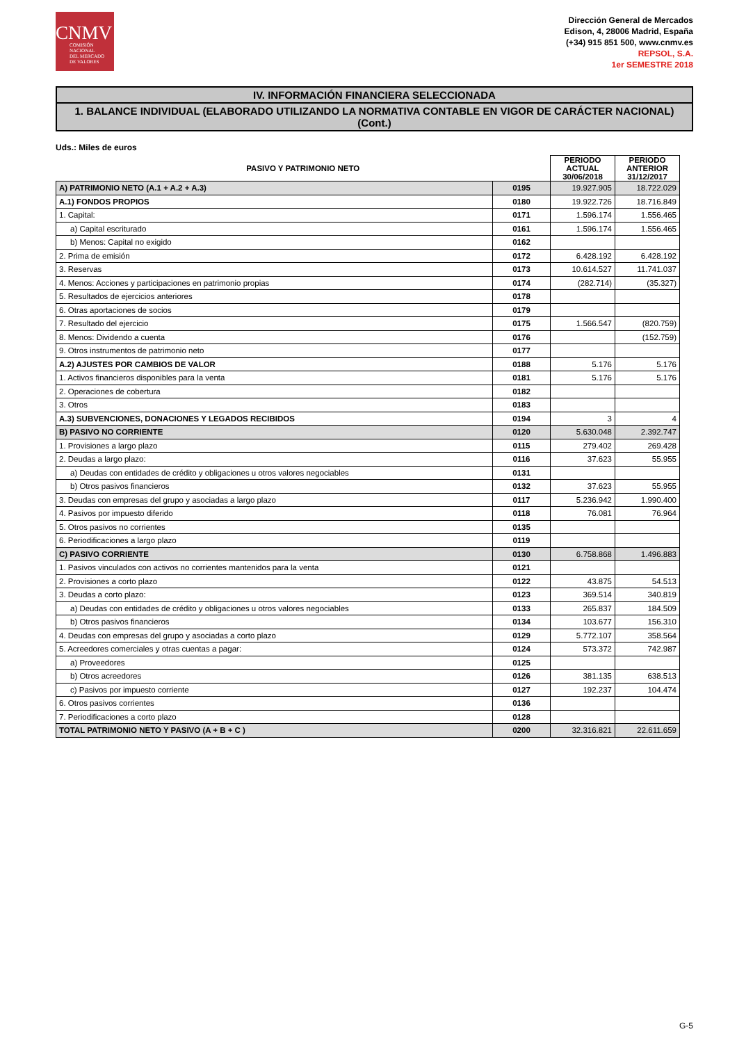CNMV
COMISIÓN
NACIONAL
DEL MERCADO
DE VALORES
Dirección General de Mercados
Edison, 4, 28006 Madrid, España
(+34) 915 851 500, www.cnmv.es
REPSOL, S.A.
1er SEMESTRE 2018
IV. INFORMACIÓN FINANCIERA SELECCIONADA
1. BALANCE INDIVIDUAL (ELABORADO UTILIZANDO LA NORMATIVA CONTABLE EN VIGOR DE CARÁCTER NACIONAL) (Cont.)
Uds.: Miles de euros
| PASIVO Y PATRIMONIO NETO | | PERIODO ACTUAL 30/06/2018 | PERIODO ANTERIOR 31/12/2017 |
| --- | --- | --- | --- |
| A) PATRIMONIO NETO (A.1 + A.2 + A.3) | 0195 | 19.927.905 | 18.722.029 |
| A.1) FONDOS PROPIOS | 0180 | 19.922.726 | 18.716.849 |
| 1. Capital: | 0171 | 1.596.174 | 1.556.465 |
| a) Capital escriturado | 0161 | 1.596.174 | 1.556.465 |
| b) Menos: Capital no exigido | 0162 | | |
| 2. Prima de emisión | 0172 | 6.428.192 | 6.428.192 |
| 3. Reservas | 0173 | 10.614.527 | 11.741.037 |
| 4. Menos: Acciones y participaciones en patrimonio propias | 0174 | (282.714) | (35.327) |
| 5. Resultados de ejercicios anteriores | 0178 | | |
| 6. Otras aportaciones de socios | 0179 | | |
| 7. Resultado del ejercicio | 0175 | 1.566.547 | (820.759) |
| 8. Menos: Dividendo a cuenta | 0176 | | (152.759) |
| 9. Otros instrumentos de patrimonio neto | 0177 | | |
| A.2) AJUSTES POR CAMBIOS DE VALOR | 0188 | 5.176 | 5.176 |
| 1. Activos financieros disponibles para la venta | 0181 | 5.176 | 5.176 |
| 2. Operaciones de cobertura | 0182 | | |
| 3. Otros | 0183 | | |
| A.3) SUBVENCIONES, DONACIONES Y LEGADOS RECIBIDOS | 0194 | 3 | 4 |
| B) PASIVO NO CORRIENTE | 0120 | 5.630.048 | 2.392.747 |
| 1. Provisiones a largo plazo | 0115 | 279.402 | 269.428 |
| 2. Deudas a largo plazo: | 0116 | 37.623 | 55.955 |
| a) Deudas con entidades de crédito y obligaciones u otros valores negociables | 0131 | | |
| b) Otros pasivos financieros | 0132 | 37.623 | 55.955 |
| 3. Deudas con empresas del grupo y asociadas a largo plazo | 0117 | 5.236.942 | 1.990.400 |
| 4. Pasivos por impuesto diferido | 0118 | 76.081 | 76.964 |
| 5. Otros pasivos no corrientes | 0135 | | |
| 6. Periodificaciones a largo plazo | 0119 | | |
| C) PASIVO CORRIENTE | 0130 | 6.758.868 | 1.496.883 |
| 1. Pasivos vinculados con activos no corrientes mantenidos para la venta | 0121 | | |
| 2. Provisiones a corto plazo | 0122 | 43.875 | 54.513 |
| 3. Deudas a corto plazo: | 0123 | 369.514 | 340.819 |
| a) Deudas con entidades de crédito y obligaciones u otros valores negociables | 0133 | 265.837 | 184.509 |
| b) Otros pasivos financieros | 0134 | 103.677 | 156.310 |
| 4. Deudas con empresas del grupo y asociadas a corto plazo | 0129 | 5.772.107 | 358.564 |
| 5. Acreedores comerciales y otras cuentas a pagar: | 0124 | 573.372 | 742.987 |
| a) Proveedores | 0125 | | |
| b) Otros acreedores | 0126 | 381.135 | 638.513 |
| c) Pasivos por impuesto corriente | 0127 | 192.237 | 104.474 |
| 6. Otros pasivos corrientes | 0136 | | |
| 7. Periodificaciones a corto plazo | 0128 | | |
| TOTAL PATRIMONIO NETO Y PASIVO (A + B + C ) | 0200 | 32.316.821 | 22.611.659 |
G-5